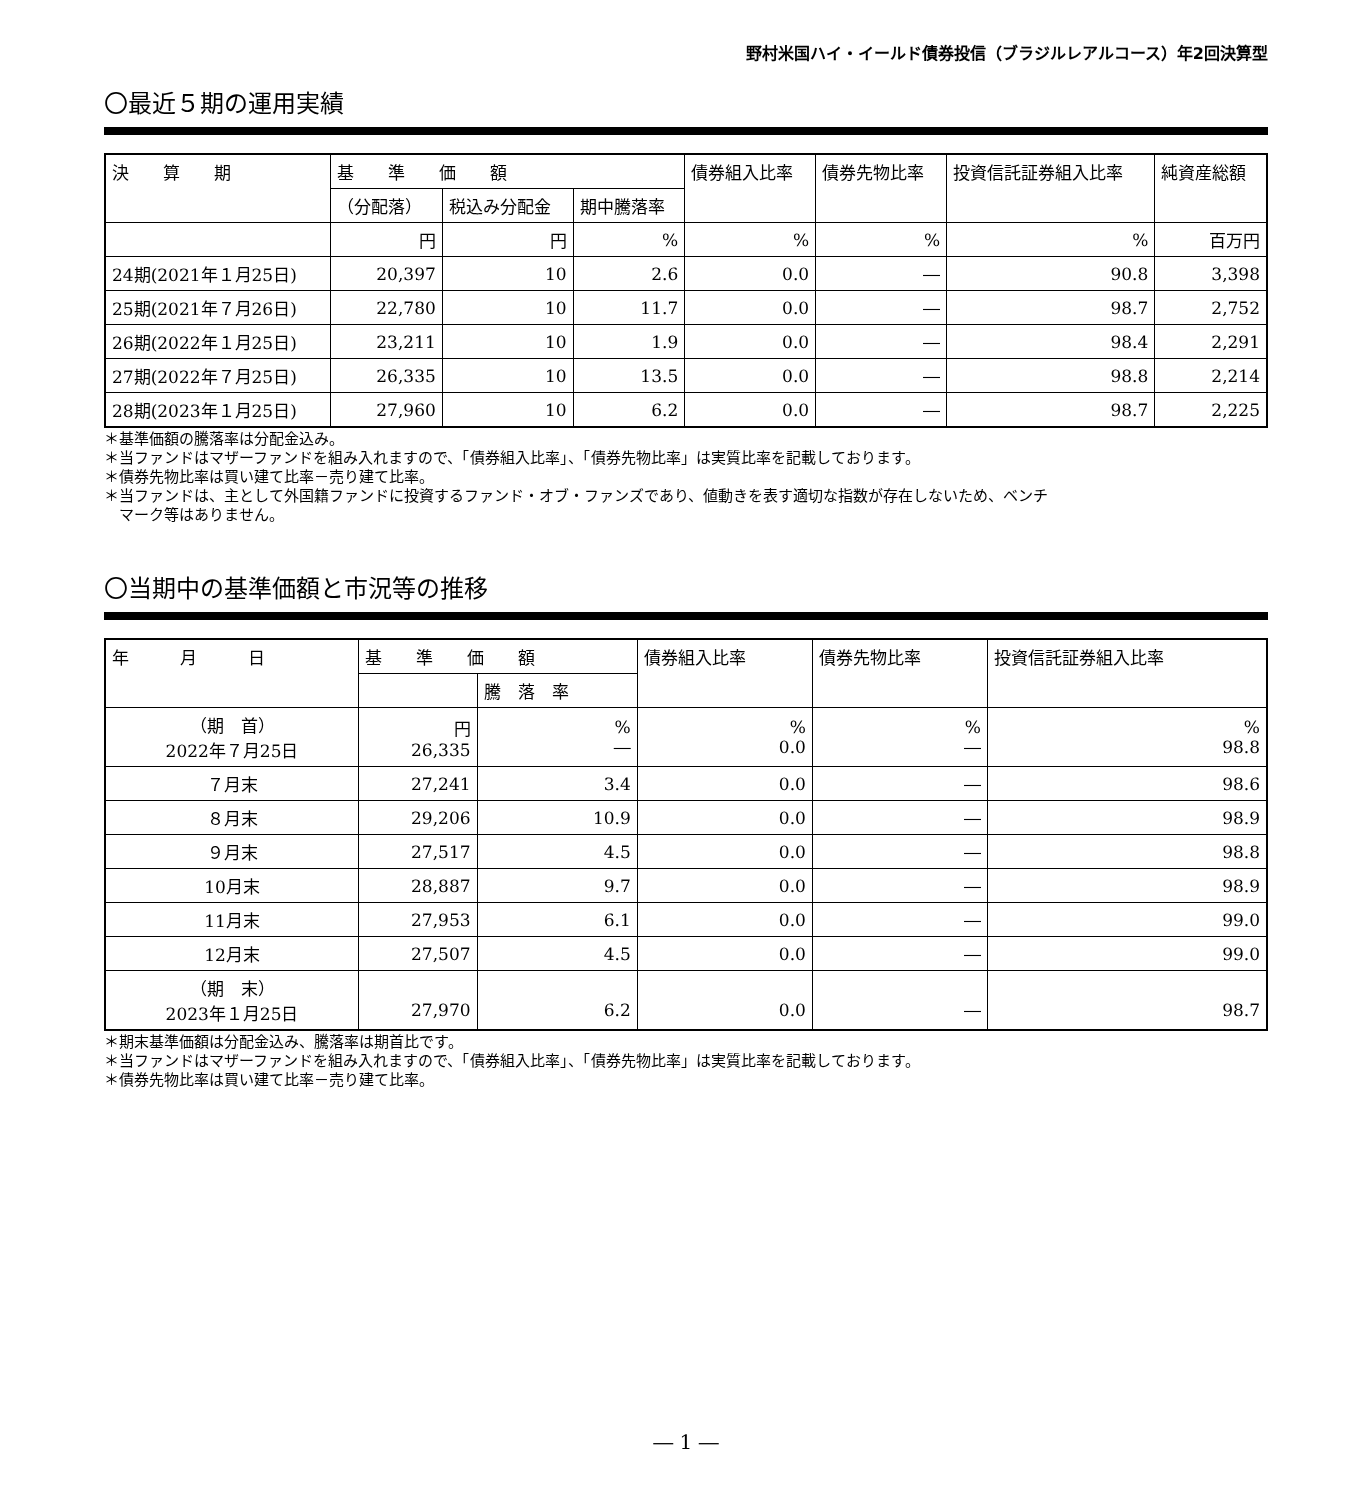野村米国ハイ・イールド債券投信（ブラジルレアルコース）年2回決算型
〇最近５期の運用実績
| 決 算 期 | 基 準 価 額 | | | 債券組入比率 | 債券先物比率 | 投資信託証券組入比率 | 純資産総額 |
| --- | --- | --- | --- | --- | --- | --- | --- |
| | （分配落） | 税込み分配金 | 期中騰落率 | | | | |
| | 円 | 円 | % | % | % | % | 百万円 |
| 24期(2021年１月25日) | 20,397 | 10 | 2.6 | 0.0 | ― | 90.8 | 3,398 |
| 25期(2021年７月26日) | 22,780 | 10 | 11.7 | 0.0 | ― | 98.7 | 2,752 |
| 26期(2022年１月25日) | 23,211 | 10 | 1.9 | 0.0 | ― | 98.4 | 2,291 |
| 27期(2022年７月25日) | 26,335 | 10 | 13.5 | 0.0 | ― | 98.8 | 2,214 |
| 28期(2023年１月25日) | 27,960 | 10 | 6.2 | 0.0 | ― | 98.7 | 2,225 |
＊基準価額の騰落率は分配金込み。
＊当ファンドはマザーファンドを組み入れますので、「債券組入比率」、「債券先物比率」は実質比率を記載しております。
＊債券先物比率は買い建て比率－売り建て比率。
＊当ファンドは、主として外国籍ファンドに投資するファンド・オブ・ファンズであり、値動きを表す適切な指数が存在しないため、ベンチ
　マーク等はありません。
〇当期中の基準価額と市況等の推移
| 年 月 日 | 基 準 価 額 | | 債券組入比率 | 債券先物比率 | 投資信託証券組入比率 |
| --- | --- | --- | --- | --- | --- |
| | | 騰 落 率 | | | |
| （期 首） 2022年７月25日 | 円 26,335 | % ― | % 0.0 | % ― | % 98.8 |
| ７月末 | 27,241 | 3.4 | 0.0 | ― | 98.6 |
| ８月末 | 29,206 | 10.9 | 0.0 | ― | 98.9 |
| ９月末 | 27,517 | 4.5 | 0.0 | ― | 98.8 |
| 10月末 | 28,887 | 9.7 | 0.0 | ― | 98.9 |
| 11月末 | 27,953 | 6.1 | 0.0 | ― | 99.0 |
| 12月末 | 27,507 | 4.5 | 0.0 | ― | 99.0 |
| （期 末） 2023年１月25日 | 27,970 | 6.2 | 0.0 | ― | 98.7 |
＊期末基準価額は分配金込み、騰落率は期首比です。
＊当ファンドはマザーファンドを組み入れますので、「債券組入比率」、「債券先物比率」は実質比率を記載しております。
＊債券先物比率は買い建て比率－売り建て比率。
― 1 ―